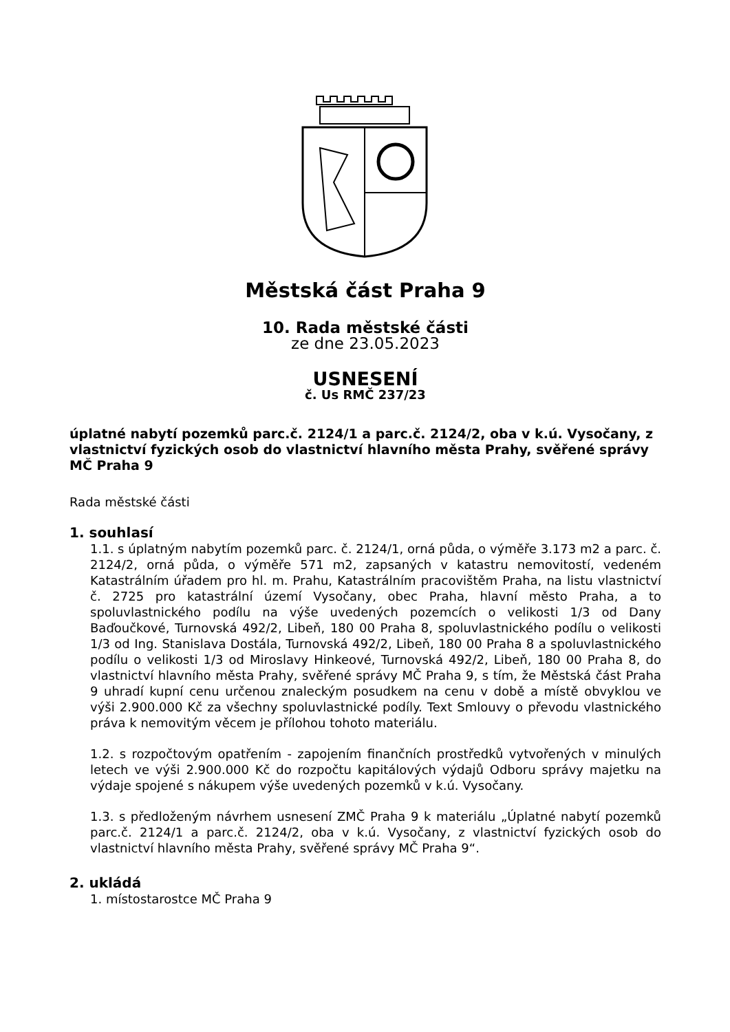Městská část Praha 9
10. Rada městské části
ze dne 23.05.2023
USNESENÍ
č. Us RMČ 237/23
úplatné nabytí pozemků parc.č. 2124/1 a parc.č. 2124/2, oba v k.ú. Vysočany, z vlastnictví fyzických osob do vlastnictví hlavního města Prahy, svěřené správy MČ Praha 9
Rada městské části
1. souhlasí
1.1. s úplatným nabytím pozemků parc. č. 2124/1, orná půda, o výměře 3.173 m2 a parc. č. 2124/2, orná půda, o výměře 571 m2, zapsaných v katastru nemovitostí, vedeném Katastrálním úřadem pro hl. m. Prahu, Katastrálním pracovištěm Praha, na listu vlastnictví č. 2725 pro katastrální území Vysočany, obec Praha, hlavní město Praha, a to spoluvlastnického podílu na výše uvedených pozemcích o velikosti 1/3 od Dany Baďoučkové, Turnovská 492/2, Libeň, 180 00 Praha 8, spoluvlastnického podílu o velikosti 1/3 od Ing. Stanislava Dostála, Turnovská 492/2, Libeň, 180 00 Praha 8 a spoluvlastnického podílu o velikosti 1/3 od Miroslavy Hinkeové, Turnovská 492/2, Libeň, 180 00 Praha 8, do vlastnictví hlavního města Prahy, svěřené správy MČ Praha 9, s tím, že Městská část Praha 9 uhradí kupní cenu určenou znaleckým posudkem na cenu v době a místě obvyklou ve výši 2.900.000 Kč za všechny spoluvlastnické podíly. Text Smlouvy o převodu vlastnického práva k nemovitým věcem je přílohou tohoto materiálu.
1.2. s rozpočtovým opatřením - zapojením finančních prostředků vytvořených v minulých letech ve výši 2.900.000 Kč do rozpočtu kapitálových výdajů Odboru správy majetku na výdaje spojené s nákupem výše uvedených pozemků v k.ú. Vysočany.
1.3. s předloženým návrhem usnesení ZMČ Praha 9 k materiálu „Úplatné nabytí pozemků parc.č. 2124/1 a parc.č. 2124/2, oba v k.ú. Vysočany, z vlastnictví fyzických osob do vlastnictví hlavního města Prahy, svěřené správy MČ Praha 9“.
2. ukládá
1. místostarostce MČ Praha 9